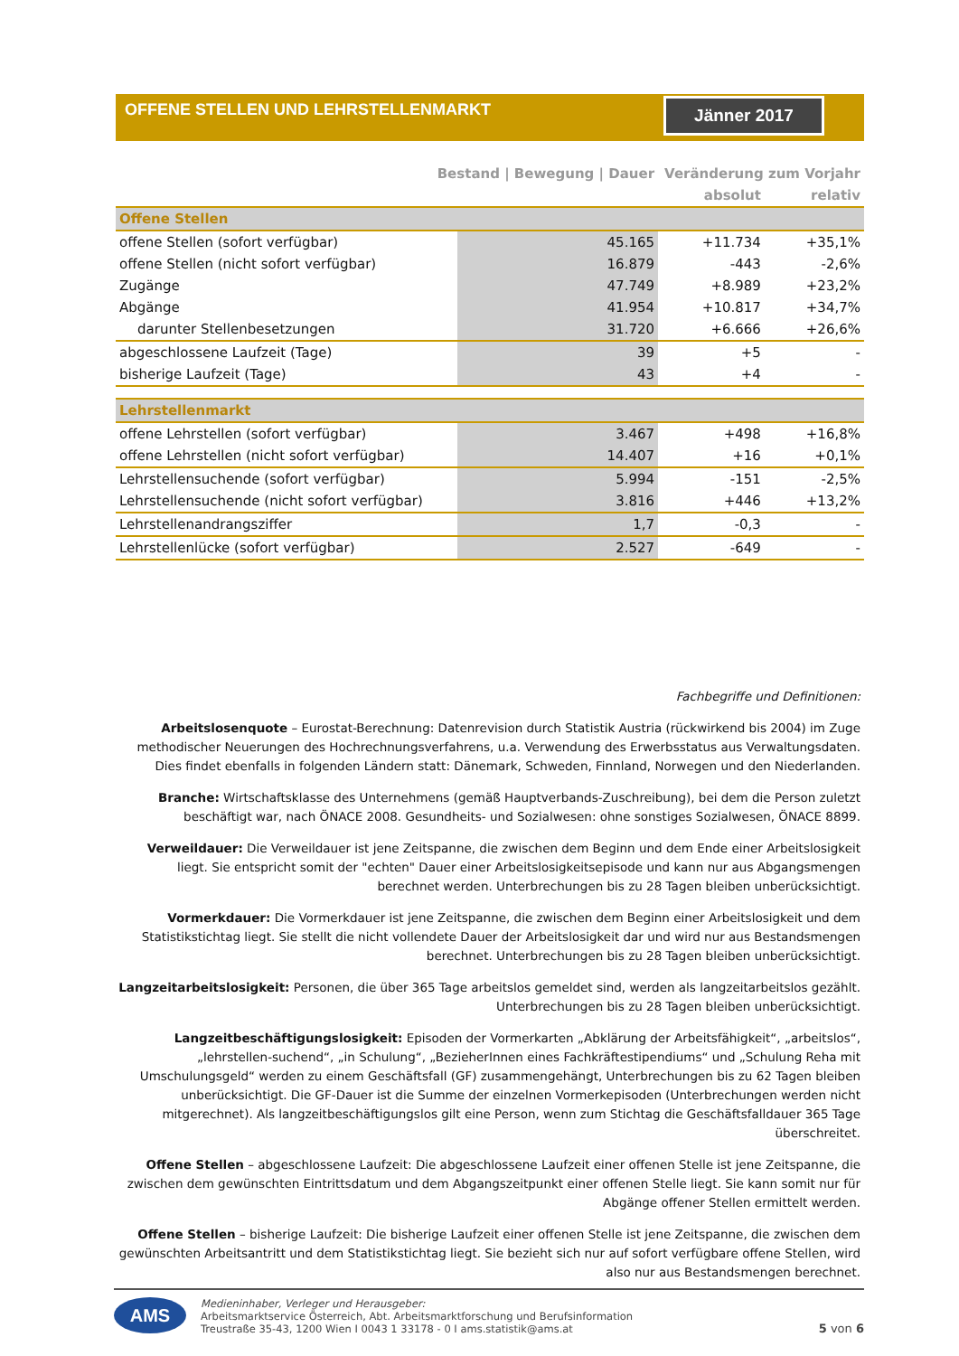OFFENE STELLEN UND LEHRSTELLENMARKT
Jänner 2017
| | Bestand / Bewegung / Dauer | | Veränderung zum Vorjahr | |
| --- | --- | --- | --- | --- |
| | | | absolut | relativ |
| Offene Stellen | | | | |
| offene Stellen (sofort verfügbar) | | 45.165 | +11.734 | +35,1% |
| offene Stellen (nicht sofort verfügbar) | | 16.879 | -443 | -2,6% |
| Zugänge | | 47.749 | +8.989 | +23,2% |
| Abgänge | | 41.954 | +10.817 | +34,7% |
| darunter Stellenbesetzungen | | 31.720 | +6.666 | +26,6% |
| abgeschlossene Laufzeit (Tage) | | 39 | +5 | - |
| bisherige Laufzeit (Tage) | | 43 | +4 | - |
| Lehrstellenmarkt | | | | |
| offene Lehrstellen (sofort verfügbar) | | 3.467 | +498 | +16,8% |
| offene Lehrstellen (nicht sofort verfügbar) | | 14.407 | +16 | +0,1% |
| Lehrstellensuchende (sofort verfügbar) | | 5.994 | -151 | -2,5% |
| Lehrstellensuchende (nicht sofort verfügbar) | | 3.816 | +446 | +13,2% |
| Lehrstellenandrangsziffer | | 1,7 | -0,3 | - |
| Lehrstellenlücke (sofort verfügbar) | | 2.527 | -649 | - |
Fachbegriffe und Definitionen:
Arbeitslosenquote – Eurostat-Berechnung: Datenrevision durch Statistik Austria (rückwirkend bis 2004) im Zuge methodischer Neuerungen des Hochrechnungsverfahrens, u.a. Verwendung des Erwerbsstatus aus Verwaltungsdaten. Dies findet ebenfalls in folgenden Ländern statt: Dänemark, Schweden, Finnland, Norwegen und den Niederlanden.
Branche: Wirtschaftsklasse des Unternehmens (gemäß Hauptverbands-Zuschreibung), bei dem die Person zuletzt beschäftigt war, nach ÖNACE 2008. Gesundheits- und Sozialwesen: ohne sonstiges Sozialwesen, ÖNACE 8899.
Verweildauer: Die Verweildauer ist jene Zeitspanne, die zwischen dem Beginn und dem Ende einer Arbeitslosigkeit liegt. Sie entspricht somit der "echten" Dauer einer Arbeitslosigkeitsepisode und kann nur aus Abgangsmengen berechnet werden. Unterbrechungen bis zu 28 Tagen bleiben unberücksichtigt.
Vormerkdauer: Die Vormerkdauer ist jene Zeitspanne, die zwischen dem Beginn einer Arbeitslosigkeit und dem Statistikstichtag liegt. Sie stellt die nicht vollendete Dauer der Arbeitslosigkeit dar und wird nur aus Bestandsmengen berechnet. Unterbrechungen bis zu 28 Tagen bleiben unberücksichtigt.
Langzeitarbeitslosigkeit: Personen, die über 365 Tage arbeitslos gemeldet sind, werden als langzeitarbeitslos gezählt. Unterbrechungen bis zu 28 Tagen bleiben unberücksichtigt.
Langzeitbeschäftigungslosigkeit: Episoden der Vormerkarten „Abklärung der Arbeitsfähigkeit“, „arbeitslos“, „lehrstellen-suchend“, „in Schulung“, „BezieherInnen eines Fachkräftestipendiums“ und „Schulung Reha mit Umschulungsgeld“ werden zu einem Geschäftsfall (GF) zusammengehängt, Unterbrechungen bis zu 62 Tagen bleiben unberücksichtigt. Die GF-Dauer ist die Summe der einzelnen Vormerkepisoden (Unterbrechungen werden nicht mitgerechnet). Als langzeitbeschäftigungslos gilt eine Person, wenn zum Stichtag die Geschäftsfalldauer 365 Tage überschreitet.
Offene Stellen – abgeschlossene Laufzeit: Die abgeschlossene Laufzeit einer offenen Stelle ist jene Zeitspanne, die zwischen dem gewünschten Eintrittsdatum und dem Abgangszeitpunkt einer offenen Stelle liegt. Sie kann somit nur für Abgänge offener Stellen ermittelt werden.
Offene Stellen – bisherige Laufzeit: Die bisherige Laufzeit einer offenen Stelle ist jene Zeitspanne, die zwischen dem gewünschten Arbeitsantritt und dem Statistikstichtag liegt. Sie bezieht sich nur auf sofort verfügbare offene Stellen, wird also nur aus Bestandsmengen berechnet.
AMS
Medieninhaber, Verleger und Herausgeber:
Arbeitsmarktservice Österreich, Abt. Arbeitsmarktforschung und Berufsinformation
Treustraße 35-43, 1200 Wien I 0043 1 33178 - 0 I ams.statistik@ams.at
5 von 6